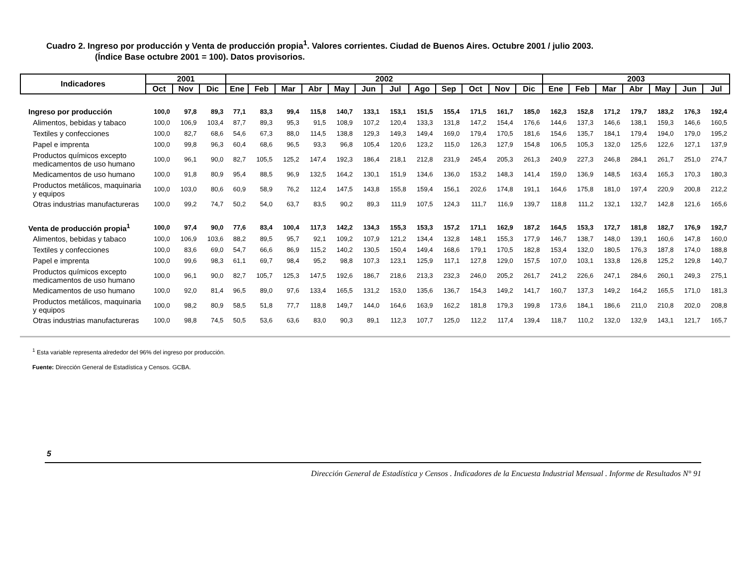Cuadro 2. Ingreso por producción y Venta de producción propia<sup>1</sup>. Valores corrientes. Ciudad de Buenos Aires. Octubre 2001 / julio 2003.
(Índice Base octubre 2001 = 100). Datos provisorios.
| Indicadores | 2001 | | | 2002 | | | | | | | | | | | | 2003 | | | | | | |
| --- | --- | --- | --- | --- | --- | --- | --- | --- | --- | --- | --- | --- | --- | --- | --- | --- | --- | --- | --- | --- | --- | --- |
| | Oct | Nov | Dic | Ene | Feb | Mar | Abr | May | Jun | Jul | Ago | Sep | Oct | Nov | Dic | Ene | Feb | Mar | Abr | May | Jun | Jul |
| Ingreso por producción | 100,0 | 97,8 | 89,3 | 77,1 | 83,3 | 99,4 | 115,8 | 140,7 | 133,1 | 153,1 | 151,5 | 155,4 | 171,5 | 161,7 | 185,0 | 162,3 | 152,8 | 171,2 | 179,7 | 183,2 | 176,3 | 192,4 |
| Alimentos, bebidas y tabaco | 100,0 | 106,9 | 103,4 | 87,7 | 89,3 | 95,3 | 91,5 | 108,9 | 107,2 | 120,4 | 133,3 | 131,8 | 147,2 | 154,4 | 176,6 | 144,6 | 137,3 | 146,6 | 138,1 | 159,3 | 146,6 | 160,5 |
| Textiles y confecciones | 100,0 | 82,7 | 68,6 | 54,6 | 67,3 | 88,0 | 114,5 | 138,8 | 129,3 | 149,3 | 149,4 | 169,0 | 179,4 | 170,5 | 181,6 | 154,6 | 135,7 | 184,1 | 179,4 | 194,0 | 179,0 | 195,2 |
| Papel e imprenta | 100,0 | 99,8 | 96,3 | 60,4 | 68,6 | 96,5 | 93,3 | 96,8 | 105,4 | 120,6 | 123,2 | 115,0 | 126,3 | 127,9 | 154,8 | 106,5 | 105,3 | 132,0 | 125,6 | 122,6 | 127,1 | 137,9 |
| Productos químicos excepto medicamentos de uso humano | 100,0 | 96,1 | 90,0 | 82,7 | 105,5 | 125,2 | 147,4 | 192,3 | 186,4 | 218,1 | 212,8 | 231,9 | 245,4 | 205,3 | 261,3 | 240,9 | 227,3 | 246,8 | 284,1 | 261,7 | 251,0 | 274,7 |
| Medicamentos de uso humano | 100,0 | 91,8 | 80,9 | 95,4 | 88,5 | 96,9 | 132,5 | 164,2 | 130,1 | 151,9 | 134,6 | 136,0 | 153,2 | 148,3 | 141,4 | 159,0 | 136,9 | 148,5 | 163,4 | 165,3 | 170,3 | 180,3 |
| Productos metálicos, maquinaria y equipos | 100,0 | 103,0 | 80,6 | 60,9 | 58,9 | 76,2 | 112,4 | 147,5 | 143,8 | 155,8 | 159,4 | 156,1 | 202,6 | 174,8 | 191,1 | 164,6 | 175,8 | 181,0 | 197,4 | 220,9 | 200,8 | 212,2 |
| Otras industrias manufactureras | 100,0 | 99,2 | 74,7 | 50,2 | 54,0 | 63,7 | 83,5 | 90,2 | 89,3 | 111,9 | 107,5 | 124,3 | 111,7 | 116,9 | 139,7 | 118,8 | 111,2 | 132,1 | 132,7 | 142,8 | 121,6 | 165,6 |
| Venta de producción propia<sup>1</sup> | 100,0 | 97,4 | 90,0 | 77,6 | 83,4 | 100,4 | 117,3 | 142,2 | 134,3 | 155,3 | 153,3 | 157,2 | 171,1 | 162,9 | 187,2 | 164,5 | 153,3 | 172,7 | 181,8 | 182,7 | 176,9 | 192,7 |
| Alimentos, bebidas y tabaco | 100,0 | 106,9 | 103,6 | 88,2 | 89,5 | 95,7 | 92,1 | 109,2 | 107,9 | 121,2 | 134,4 | 132,8 | 148,1 | 155,3 | 177,9 | 146,7 | 138,7 | 148,0 | 139,1 | 160,6 | 147,8 | 160,0 |
| Textiles y confecciones | 100,0 | 83,6 | 69,0 | 54,7 | 66,6 | 86,9 | 115,2 | 140,2 | 130,5 | 150,4 | 149,4 | 168,6 | 179,1 | 170,5 | 182,8 | 153,4 | 132,0 | 180,5 | 176,3 | 187,8 | 174,0 | 188,8 |
| Papel e imprenta | 100,0 | 99,6 | 98,3 | 61,1 | 69,7 | 98,4 | 95,2 | 98,8 | 107,3 | 123,1 | 125,9 | 117,1 | 127,8 | 129,0 | 157,5 | 107,0 | 103,1 | 133,8 | 126,8 | 125,2 | 129,8 | 140,7 |
| Productos químicos excepto medicamentos de uso humano | 100,0 | 96,1 | 90,0 | 82,7 | 105,7 | 125,3 | 147,5 | 192,6 | 186,7 | 218,6 | 213,3 | 232,3 | 246,0 | 205,2 | 261,7 | 241,2 | 226,6 | 247,1 | 284,6 | 260,1 | 249,3 | 275,1 |
| Medicamentos de uso humano | 100,0 | 92,0 | 81,4 | 96,5 | 89,0 | 97,6 | 133,4 | 165,5 | 131,2 | 153,0 | 135,6 | 136,7 | 154,3 | 149,2 | 141,7 | 160,7 | 137,3 | 149,2 | 164,2 | 165,5 | 171,0 | 181,3 |
| Productos metálicos, maquinaria y equipos | 100,0 | 98,2 | 80,9 | 58,5 | 51,8 | 77,7 | 118,8 | 149,7 | 144,0 | 164,6 | 163,9 | 162,2 | 181,8 | 179,3 | 199,8 | 173,6 | 184,1 | 186,6 | 211,0 | 210,8 | 202,0 | 208,8 |
| Otras industrias manufactureras | 100,0 | 98,8 | 74,5 | 50,5 | 53,6 | 63,6 | 83,0 | 90,3 | 89,1 | 112,3 | 107,7 | 125,0 | 112,2 | 117,4 | 139,4 | 118,7 | 110,2 | 132,0 | 132,9 | 143,1 | 121,7 | 165,7 |
<sup>1</sup> Esta variable representa alrededor del 96% del ingreso por producción.
Fuente: Dirección General de Estadística y Censos. GCBA.
5
Dirección General de Estadística y Censos . Indicadores de la Encuesta Industrial Mensual . Informe de Resultados N° 91